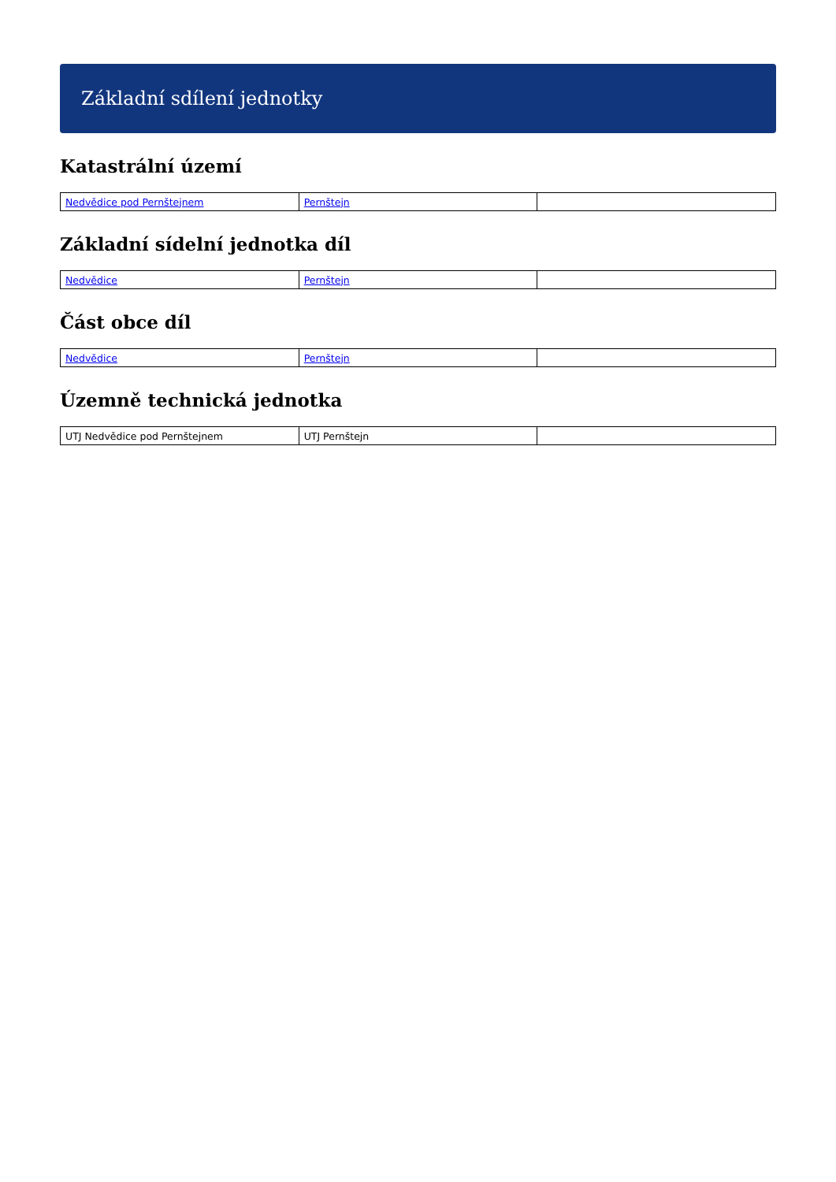Základní sdílení jednotky
Katastrální území
| Nedvědice pod Pernštejnem | Pernštejn | |
Základní sídelní jednotka díl
| Nedvědice | Pernštejn | |
Část obce díl
| Nedvědice | Pernštejn | |
Územně technická jednotka
| UTJ Nedvědice pod Pernštejnem | UTJ Pernštejn | |